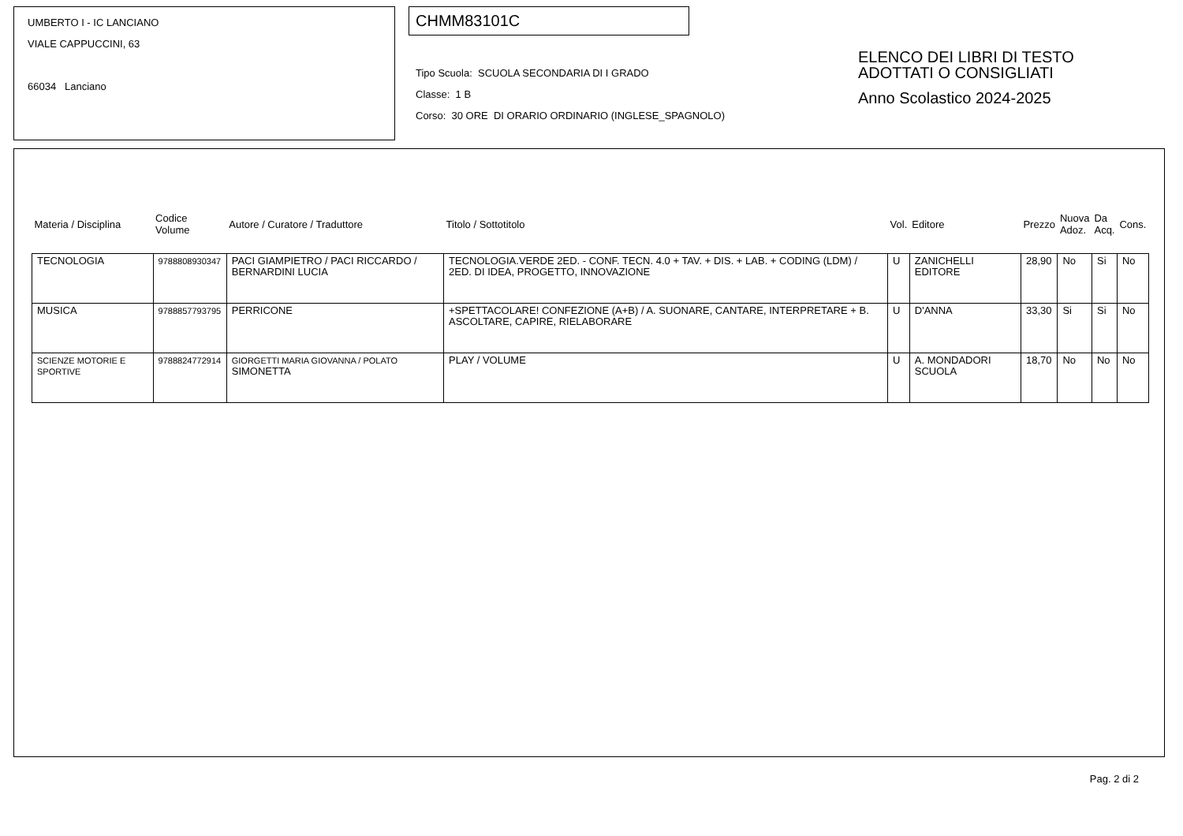UMBERTO I - IC LANCIANO
VIALE CAPPUCCINI, 63
66034 Lanciano
CHMM83101C
Tipo Scuola: SCUOLA SECONDARIA DI I GRADO
Classe: 1 B
Corso: 30 ORE DI ORARIO ORDINARIO (INGLESE_SPAGNOLO)
ELENCO DEI LIBRI DI TESTO
ADOTTATI O CONSIGLIATI
Anno Scolastico 2024-2025
| Materia / Disciplina | Codice Volume | Autore / Curatore / Traduttore | Titolo / Sottotitolo | Vol. | Editore | Prezzo | Nuova Adoz. | Da Acq. | Cons. |
| --- | --- | --- | --- | --- | --- | --- | --- | --- | --- |
| TECNOLOGIA | 9788808930347 | PACI GIAMPIETRO / PACI RICCARDO / BERNARDINI LUCIA | TECNOLOGIA.VERDE 2ED. - CONF. TECN. 4.0 + TAV. + DIS. + LAB. + CODING (LDM) / 2ED. DI IDEA, PROGETTO, INNOVAZIONE | U | ZANICHELLI EDITORE | 28,90 | No | Si | No |
| MUSICA | 9788857793795 | PERRICONE | +SPETTACOLARE! CONFEZIONE (A+B) / A. SUONARE, CANTARE, INTERPRETARE + B. ASCOLTARE, CAPIRE, RIELABORARE | U | D'ANNA | 33,30 | Si | Si | No |
| SCIENZE MOTORIE E SPORTIVE | 9788824772914 | GIORGETTI MARIA GIOVANNA / POLATO SIMONETTA | PLAY / VOLUME | U | A. MONDADORI SCUOLA | 18,70 | No | No | No |
Pag. 2 di 2